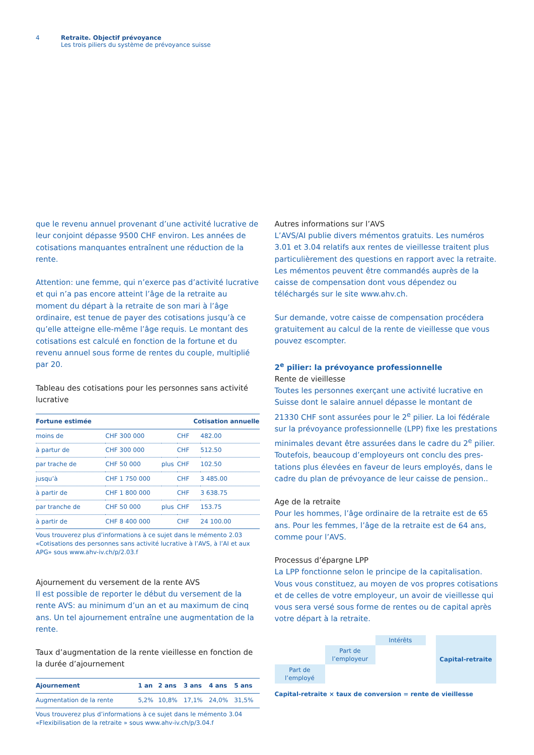4 Retraite. Objectif prévoyance
Les trois piliers du système de prévoyance suisse
que le revenu annuel provenant d’une activité lucrative de leur conjoint dépasse 9500 CHF environ. Les années de coti­sations manquantes entraînent une réduction de la rente.
Attention: une femme, qui n’exerce pas d’activité lucrative et qui n’a pas encore atteint l’âge de la retraite au moment du départ à la retraite de son mari à l’âge ordinaire, est tenue de payer des cotisations jusqu’à ce qu’elle atteigne elle-même l’âge requis. Le montant des cotisations est cal­culé en fonction de la fortune et du revenu annuel sous forme de rentes du couple, multiplié par 20.
Tableau des cotisations pour les personnes sans activité lucrative
| Fortune estimée | | | Cotisation annuelle | |
| --- | --- | --- | --- | --- |
| moins de | CHF 300 000 | | CHF | 482.00 |
| à partur de | CHF 300 000 | | CHF | 512.50 |
| par trache de | CHF 50 000 | plus | CHF | 102.50 |
| jusqu’à | CHF 1 750 000 | | CHF | 3 485.00 |
| à partir de | CHF 1 800 000 | | CHF | 3 638.75 |
| par tranche de | CHF 50 000 | plus | CHF | 153.75 |
| à partir de | CHF 8 400 000 | | CHF | 24 100.00 |
Vous trouverez plus d’informations à ce sujet dans le mémento 2.03 «Cotisations des personnes sans activité lucrative à l’AVS, à l’AI et aux APG» sous www.ahv-iv.ch/p/2.03.f
Ajournement du versement de la rente AVS
Il est possible de reporter le début du versement de la rente AVS: au minimum d’un an et au maximum de cinq ans. Un tel ajournement entraîne une augmentation de la rente.
Taux d’augmentation de la rente vieillesse en fonction de la durée d’ajournement
| Ajournement | 1 an | 2 ans | 3 ans | 4 ans | 5 ans |
| --- | --- | --- | --- | --- | --- |
| Augmentation de la rente | 5,2% | 10,8% | 17,1% | 24,0% | 31,5% |
Vous trouverez plus d’informations à ce sujet dans le mémento 3.04 «Flexibilisation de la retraite » sous www.ahv-iv.ch/p/3.04.f
Autres informations sur l’AVS
L’AVS/AI publie divers mémentos gratuits. Les numéros 3.01 et 3.04 relatifs aux rentes de vieillesse traitent plus parti­culièrement des questions en rapport avec la retraite. Les mémentos peuvent être commandés auprès de la caisse de compensation dont vous dépendez ou téléchargés sur le site www.ahv.ch.
Sur demande, votre caisse de compensation procédera gra­tuitement au calcul de la rente de vieillesse que vous pou­vez escompter.
2<sup>e</sup> pilier: la prévoyance professionnelle
Rente de vieillesse
Toutes les personnes exerçant une activité lucrative en Suisse dont le salaire annuel dépasse le montant de 21330 CHF sont assurées pour le 2<sup>e</sup> pilier. La loi fédérale sur la prévoyance professionnelle (LPP) fixe les prestations minimales devant être assurées dans le cadre du 2<sup>e</sup> pilier. Toutefois, beaucoup d’employeurs ont conclu des pres­tations plus élevées en faveur de leurs employés, dans le cadre du plan de prévoyance de leur caisse de pension..
Age de la retraite
Pour les hommes, l’âge ordinaire de la retraite est de 65 ans. Pour les femmes, l’âge de la retraite est de 64 ans, comme pour l’AVS.
Processus d’épargne LPP
La LPP fonctionne selon le principe de la capitalisation. Vous vous constituez, au moyen de vos propres cotisations et de celles de votre employeur, un avoir de vieillesse qui vous sera versé sous forme de rentes ou de capital après votre départ à la retraite.
Intérêts
Capital-retraite
Part de l’employeur
Part de l’employé
Capital-retraite × taux de conversion = rente de vieillesse